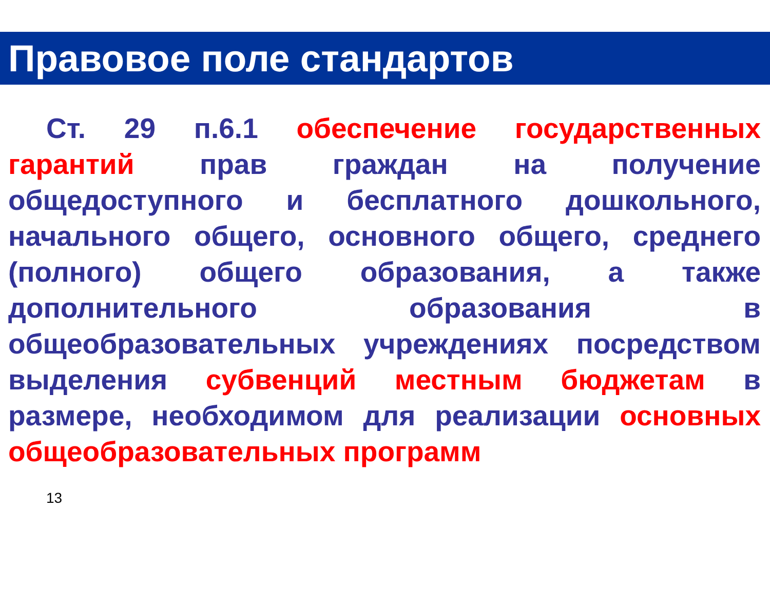Правовое поле стандартов
Ст. 29 п.6.1 обеспечение государственных гарантий прав граждан на получение общедоступного и бесплатного дошкольного, начального общего, основного общего, среднего (полного) общего образования, а также дополнительного образования в общеобразовательных учреждениях посредством выделения субвенций местным бюджетам в размере, необходимом для реализации основных общеобразовательных программ
13